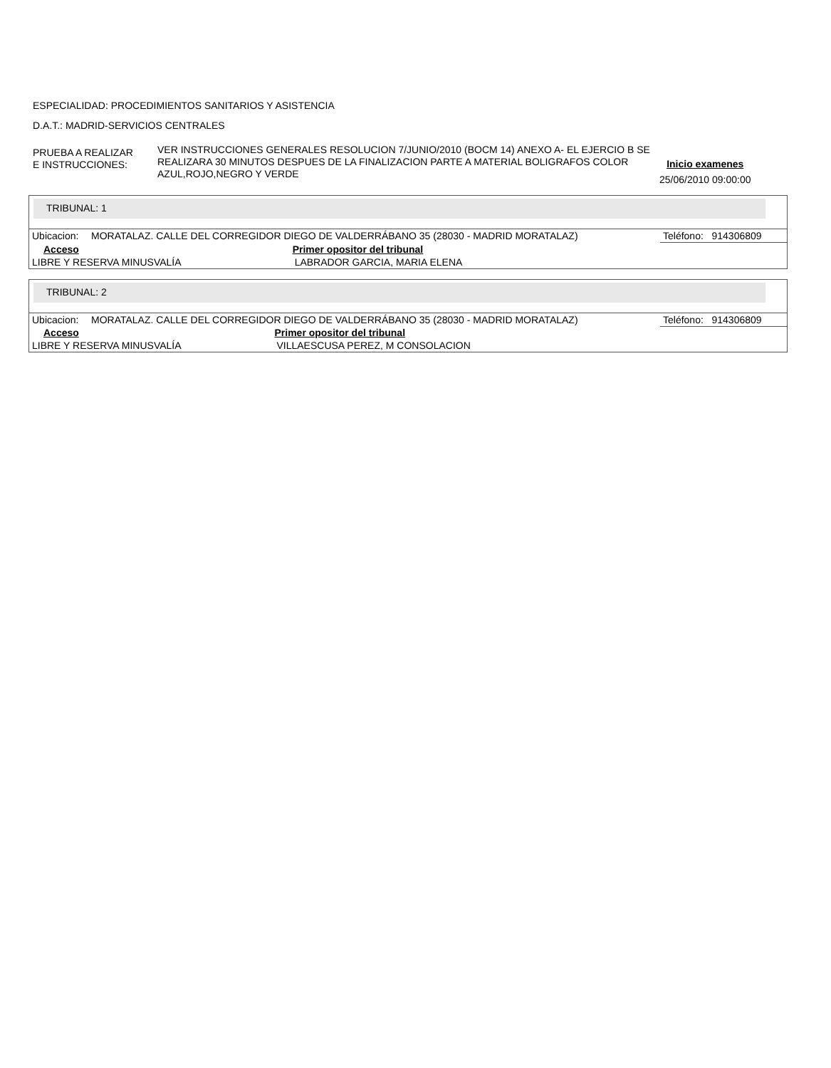ESPECIALIDAD: PROCEDIMIENTOS SANITARIOS Y ASISTENCIA
D.A.T.: MADRID-SERVICIOS CENTRALES
PRUEBA A REALIZAR
E INSTRUCCIONES:
VER INSTRUCCIONES GENERALES RESOLUCION 7/JUNIO/2010 (BOCM 14) ANEXO A- EL EJERCIO B SE REALIZARA 30 MINUTOS DESPUES DE LA FINALIZACION PARTE A MATERIAL BOLIGRAFOS COLOR AZUL,ROJO,NEGRO Y VERDE
Inicio examenes
25/06/2010 09:00:00
TRIBUNAL: 1
| Ubicacion: | MORATALAZ. CALLE DEL CORREGIDOR DIEGO DE VALDERRÁBANO 35 (28030 - MADRID MORATALAZ) | | Teléfono: 914306809 |
| Acceso | | Primer opositor del tribunal | |
| LIBRE Y RESERVA MINUSVALÍA | | LABRADOR GARCIA, MARIA ELENA | |
TRIBUNAL: 2
| Ubicacion: | MORATALAZ. CALLE DEL CORREGIDOR DIEGO DE VALDERRÁBANO 35 (28030 - MADRID MORATALAZ) | | Teléfono: 914306809 |
| Acceso | | Primer opositor del tribunal | |
| LIBRE Y RESERVA MINUSVALÍA | | VILLAESCUSA PEREZ, M CONSOLACION | |